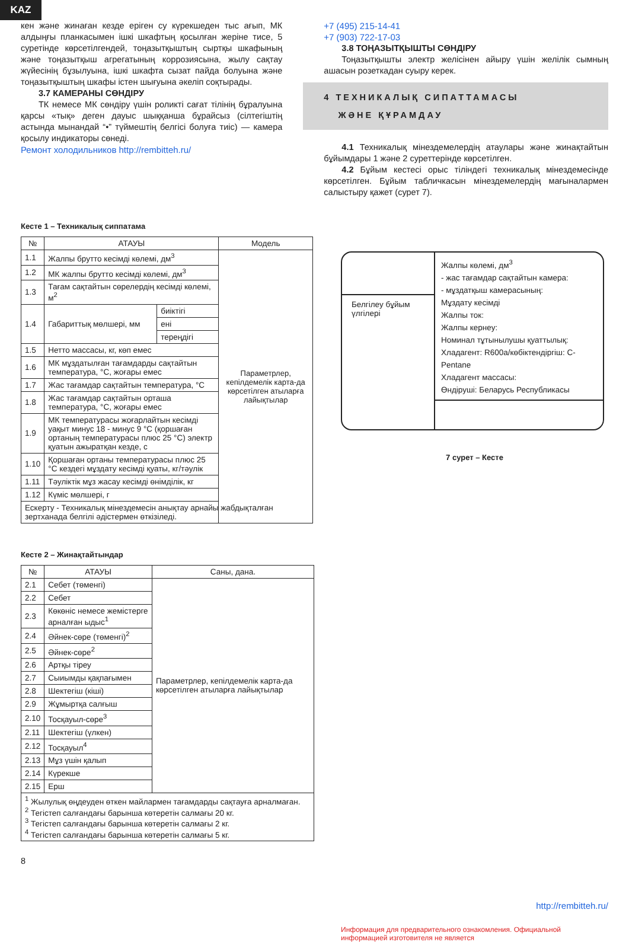KAZ
кен және жинаған кезде еріген су күрекшеден тыс ағып, МК алдыңғы планкасымен ішкі шкафтың қосылған жеріне тисе, 5 суретінде көрсетілгендей, тоңазытқыштың сыртқы шкафының және тоңазытқыш агрегатының коррозиясына, жылу сақтау жүйесінің бұзылуына, ішкі шкафта сызат пайда болуына және тоңазытқыштың шкафы істен шығуына әкеліп соқтырады.
3.7 КАМЕРАНЫ СӨНДІРУ
ТК немесе МК сөндіру үшін роликті сағат тілінің бұралуына қарсы «тық» деген дауыс шыққанша бұрайсыз (сілтегіштің астында мынандай “•” түймештің белгісі болуға тиіс) — камера қосылу индикаторы сөнеді.
Ремонт холодильников http://rembitteh.ru/
+7 (495) 215-14-41
+7 (903) 722-17-03
3.8 ТОҢАЗЫТҚЫШТЫ СӨНДІРУ
Тоңазытқышты электр желісінен айыру үшін желілік сымның ашасын розеткадан суыру керек.
4 ТЕХНИКАЛЫҚ СИПАТТАМАСЫ
ЖӘНЕ ҚҰРАМДАУ
4.1 Техникалық мінездемелердің атаулары және жинақтайтын бұйымдары 1 және 2 суреттерінде көрсетілген.
4.2 Бұйым кестесі орыс тіліндегі техникалық мінездемесінде көрсетілген. Бұйым табличкасын мінездемелердің мағыналармен салыстыру қажет (сурет 7).
Кесте 1 – Техникалық сиппатама
| № | АТАУЫ | | Модель |
| --- | --- | --- | --- |
| 1.1 | Жалпы брутто кесімді көлемі, дм<sup>3</sup> | | Параметрлер, кепілдемелік карта-да көрсетілген атыларға лайықтылар |
| 1.2 | МК жалпы брутто кесімді көлемі, дм<sup>3</sup> | | |
| 1.3 | Тағам сақтайтын сөрелердің кесімді көлемі, м<sup>2</sup> | | |
| 1.4 | Габариттық мөлшері, мм | биіктігі | |
| | | ені | |
| | | тереңдігі | |
| 1.5 | Нетто массасы, кг, көп емес | | |
| 1.6 | МК мұздатылған тағамдарды сақтайтын температура, °С, жоғары емес | | |
| 1.7 | Жас тағамдар сақтайтын температура, °С | | |
| 1.8 | Жас тағамдар сақтайтын орташа температура, °С, жоғары емес | | |
| 1.9 | МК температурасы жоғарлайтын кесімді уақыт минус 18 - минус 9 °С (қоршаған ортаның температурасы плюс 25 °С) электр қуатын ажыратқан кезде, с | | |
| 1.10 | Қоршаған ортаны температурасы плюс 25 °С кездегі мұздату кесімді қуаты, кг/тәулік | | |
| 1.11 | Тәуліктік мұз жасау кесімді өнімділік, кг | | |
| 1.12 | Күміс мөлшері, г | | |
| Ескерту - Техникалық мінездемесін анықтау арнайы жабдықталған зертханада белгілі әдістермен өткізіледі. | | | |
Кесте 2 – Жинақтайтындар
| № | АТАУЫ | Саны, дана. |
| --- | --- | --- |
| 2.1 | Себет (төменгі) | Параметрлер, кепілдемелік карта-да көрсетілген атыларға лайықтылар |
| 2.2 | Себет | |
| 2.3 | Көкөніс немесе жемістерге арналған ыдыс<sup>1</sup> | |
| 2.4 | Әйнек-сөре (төменгі)<sup>2</sup> | |
| 2.5 | Әйнек-сөре<sup>2</sup> | |
| 2.6 | Артқы тіреу | |
| 2.7 | Сыиымды қақпағымен | |
| 2.8 | Шектегіш (кіші) | |
| 2.9 | Жұмыртқа салғыш | |
| 2.10 | Тосқауыл-сөре<sup>3</sup> | |
| 2.11 | Шектегіш (үлкен) | |
| 2.12 | Тосқауыл<sup>4</sup> | |
| 2.13 | Мұз үшін қалып | |
| 2.14 | Күрекше | |
| 2.15 | Ерш | |
| <sup>1</sup> Жылулық өңдеуден өткен майлармен тағамдарды сақтауға арналмаған. <sup>2</sup> Тегістеп салғандағы барынша көтеретін салмағы 20 кг. <sup>3</sup> Тегістеп салғандағы барынша көтеретін салмағы 2 кг. <sup>4</sup> Тегістеп салғандағы барынша көтеретін салмағы 5 кг. | | |
8
Белгілеу бұйым үлгілері
Жалпы көлемі, дм<sup>3</sup>
- жас тағамдар сақтайтын камера:
- мұздатқыш камерасының:
Мұздату кесімді
Жалпы ток:
Жалпы кернеу:
Номинал тұтынылушы қуаттылық:
Хладагент: R600a/көбіктендіргіш: C-Pentane
Хладагент массасы:
Өндіруші: Беларусь Республикасы
7 сурет – Кесте
http://rembitteh.ru/
Информация для предварительного ознакомления. Официальной информацией изготовителя не является